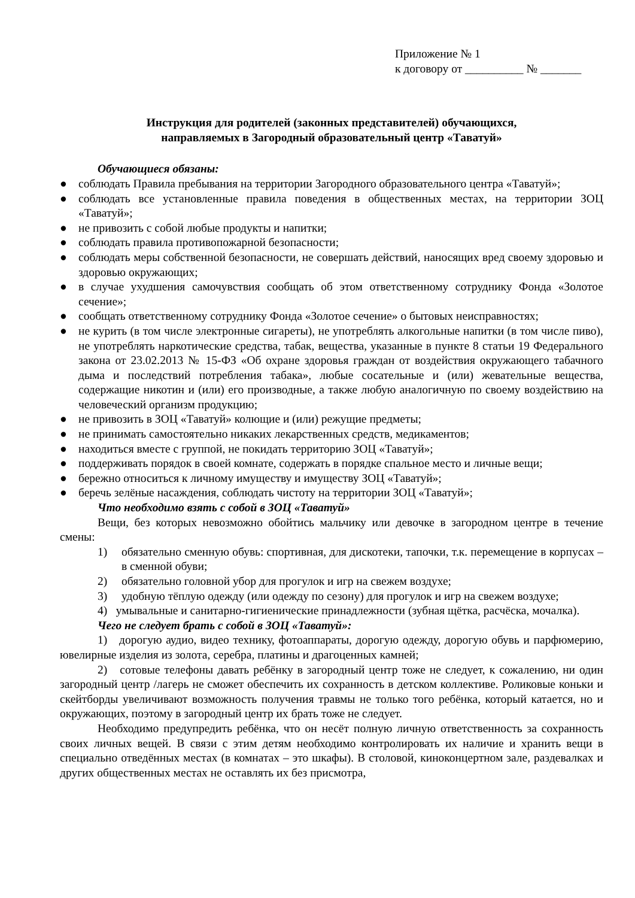Приложение № 1
к договору от __________ № _______
Инструкция для родителей (законных представителей) обучающихся,
направляемых в Загородный образовательный центр «Таватуй»
Обучающиеся обязаны:
● соблюдать Правила пребывания на территории Загородного образовательного центра «Таватуй»;
● соблюдать все установленные правила поведения в общественных местах, на территории ЗОЦ «Таватуй»;
● не привозить с собой любые продукты и напитки;
● соблюдать правила противопожарной безопасности;
● соблюдать меры собственной безопасности, не совершать действий, наносящих вред своему здоровью и здоровью окружающих;
● в случае ухудшения самочувствия сообщать об этом ответственному сотруднику Фонда «Золотое сечение»;
● сообщать ответственному сотруднику Фонда «Золотое сечение» о бытовых неисправностях;
● не курить (в том числе электронные сигареты), не употреблять алкогольные напитки (в том числе пиво), не употреблять наркотические средства, табак, вещества, указанные в пункте 8 статьи 19 Федерального закона от 23.02.2013 № 15-ФЗ «Об охране здоровья граждан от воздействия окружающего табачного дыма и последствий потребления табака», любые сосательные и (или) жевательные вещества, содержащие никотин и (или) его производные, а также любую аналогичную по своему воздействию на человеческий организм продукцию;
● не привозить в ЗОЦ «Таватуй» колющие и (или) режущие предметы;
● не принимать самостоятельно никаких лекарственных средств, медикаментов;
● находиться вместе с группой, не покидать территорию ЗОЦ «Таватуй»;
● поддерживать порядок в своей комнате, содержать в порядке спальное место и личные вещи;
● бережно относиться к личному имуществу и имуществу ЗОЦ «Таватуй»;
● беречь зелёные насаждения, соблюдать чистоту на территории ЗОЦ «Таватуй»;
Что необходимо взять с собой в ЗОЦ «Таватуй»
Вещи, без которых невозможно обойтись мальчику или девочке в загородном центре в течение смены:
1) обязательно сменную обувь: спортивная, для дискотеки, тапочки, т.к. перемещение в корпусах – в сменной обуви;
2) обязательно головной убор для прогулок и игр на свежем воздухе;
3) удобную тёплую одежду (или одежду по сезону) для прогулок и игр на свежем воздухе;
4) умывальные и санитарно-гигиенические принадлежности (зубная щётка, расчёска, мочалка).
Чего не следует брать с собой в ЗОЦ «Таватуй»:
1) дорогую аудио, видео технику, фотоаппараты, дорогую одежду, дорогую обувь и парфюмерию, ювелирные изделия из золота, серебра, платины и драгоценных камней;
2) сотовые телефоны давать ребёнку в загородный центр тоже не следует, к сожалению, ни один загородный центр /лагерь не сможет обеспечить их сохранность в детском коллективе. Роликовые коньки и скейтборды увеличивают возможность получения травмы не только того ребёнка, который катается, но и окружающих, поэтому в загородный центр их брать тоже не следует.
Необходимо предупредить ребёнка, что он несёт полную личную ответственность за сохранность своих личных вещей. В связи с этим детям необходимо контролировать их наличие и хранить вещи в специально отведённых местах (в комнатах – это шкафы). В столовой, киноконцертном зале, раздевалках и других общественных местах не оставлять их без присмотра,